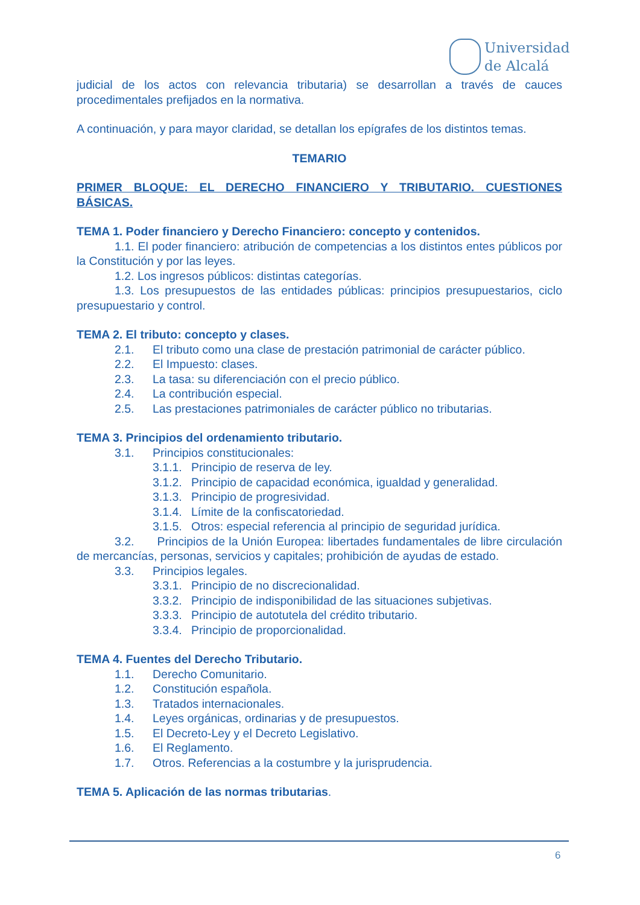Universidad
de Alcalá
judicial de los actos con relevancia tributaria) se desarrollan a través de cauces procedimentales prefijados en la normativa.
A continuación, y para mayor claridad, se detallan los epígrafes de los distintos temas.
TEMARIO
PRIMER BLOQUE: EL DERECHO FINANCIERO Y TRIBUTARIO. CUESTIONES BÁSICAS.
TEMA 1. Poder financiero y Derecho Financiero: concepto y contenidos.
1.1. El poder financiero: atribución de competencias a los distintos entes públicos por la Constitución y por las leyes.
1.2. Los ingresos públicos: distintas categorías.
1.3. Los presupuestos de las entidades públicas: principios presupuestarios, ciclo presupuestario y control.
TEMA 2. El tributo: concepto y clases.
2.1. El tributo como una clase de prestación patrimonial de carácter público.
2.2. El Impuesto: clases.
2.3. La tasa: su diferenciación con el precio público.
2.4. La contribución especial.
2.5. Las prestaciones patrimoniales de carácter público no tributarias.
TEMA 3. Principios del ordenamiento tributario.
3.1. Principios constitucionales:
3.1.1. Principio de reserva de ley.
3.1.2. Principio de capacidad económica, igualdad y generalidad.
3.1.3. Principio de progresividad.
3.1.4. Límite de la confiscatoriedad.
3.1.5. Otros: especial referencia al principio de seguridad jurídica.
3.2. Principios de la Unión Europea: libertades fundamentales de libre circulación de mercancías, personas, servicios y capitales; prohibición de ayudas de estado.
3.3. Principios legales.
3.3.1. Principio de no discrecionalidad.
3.3.2. Principio de indisponibilidad de las situaciones subjetivas.
3.3.3. Principio de autotutela del crédito tributario.
3.3.4. Principio de proporcionalidad.
TEMA 4. Fuentes del Derecho Tributario.
1.1. Derecho Comunitario.
1.2. Constitución española.
1.3. Tratados internacionales.
1.4. Leyes orgánicas, ordinarias y de presupuestos.
1.5. El Decreto-Ley y el Decreto Legislativo.
1.6. El Reglamento.
1.7. Otros. Referencias a la costumbre y la jurisprudencia.
TEMA 5. Aplicación de las normas tributarias.
6